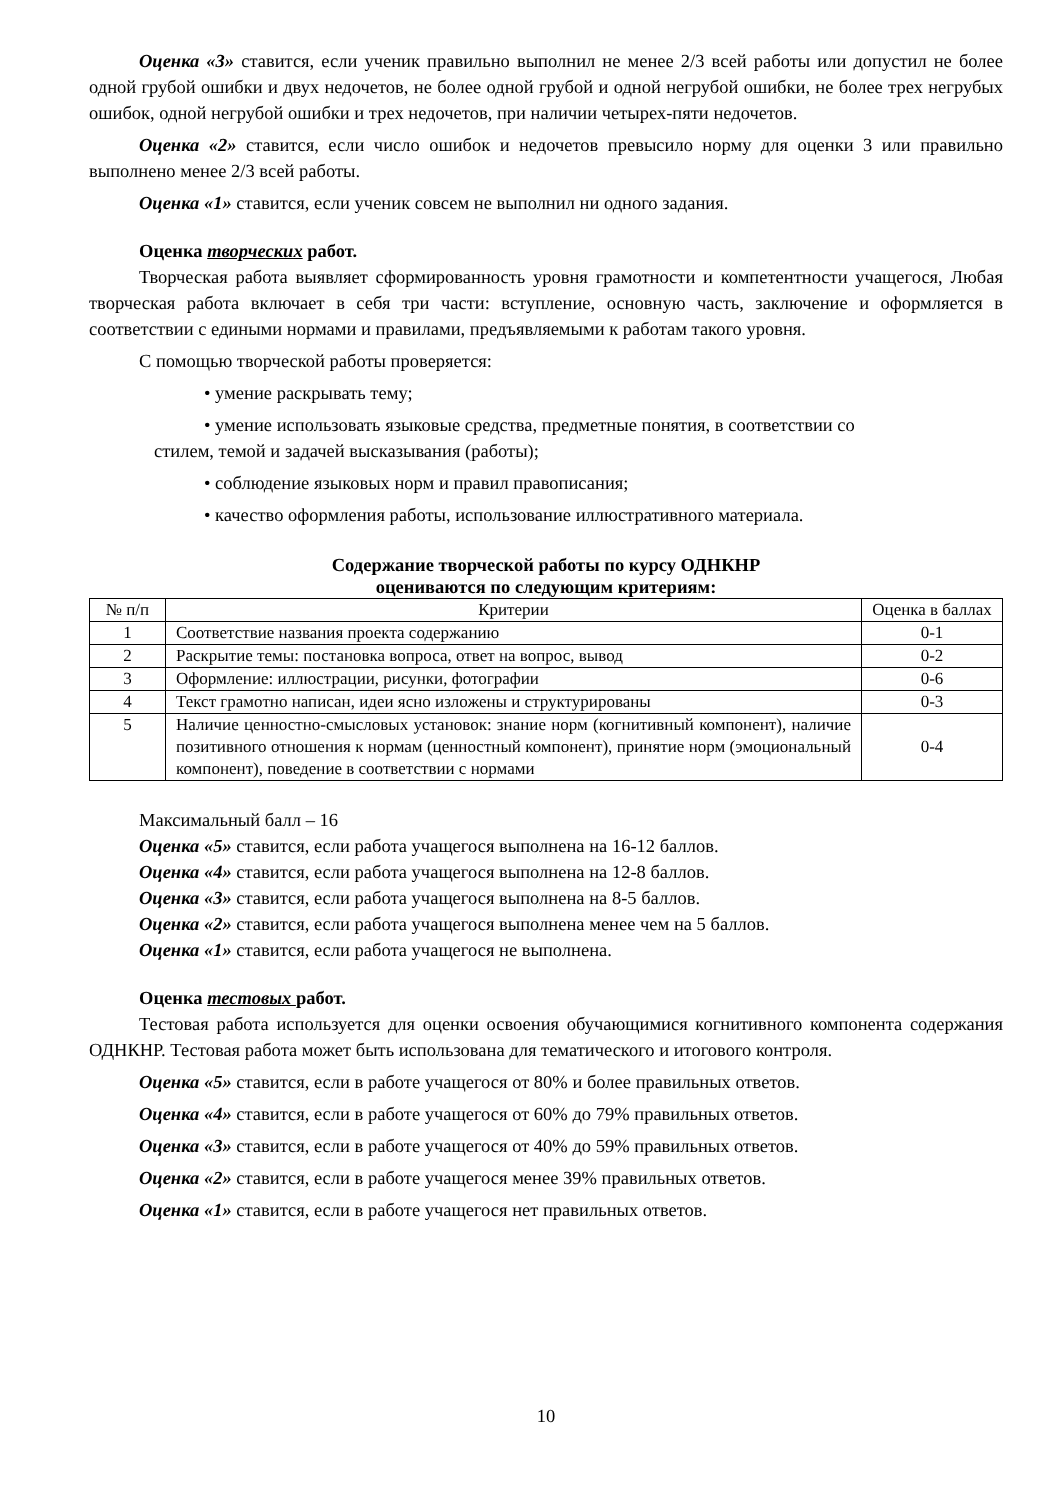Оценка «3» ставится, если ученик правильно выполнил не менее 2/3 всей работы или допустил не более одной грубой ошибки и двух недочетов, не более одной грубой и одной негрубой ошибки, не более трех негрубых ошибок, одной негрубой ошибки и трех недочетов, при наличии четырех-пяти недочетов.
Оценка «2» ставится, если число ошибок и недочетов превысило норму для оценки 3 или правильно выполнено менее 2/3 всей работы.
Оценка «1» ставится, если ученик совсем не выполнил ни одного задания.
Оценка творческих работ.
Творческая работа выявляет сформированность уровня грамотности и компетентности учащегося, Любая творческая работа включает в себя три части: вступление, основную часть, заключение и оформляется в соответствии с едиными нормами и правилами, предъявляемыми к работам такого уровня.
С помощью творческой работы проверяется:
• умение раскрывать тему;
• умение использовать языковые средства, предметные понятия, в соответствии со
стилем, темой и задачей высказывания (работы);
• соблюдение языковых норм и правил правописания;
• качество оформления работы, использование иллюстративного материала.
Содержание творческой работы по курсу ОДНКНР
оцениваются по следующим критериям:
| № п/п | Критерии | Оценка в баллах |
| --- | --- | --- |
| 1 | Соответствие названия проекта содержанию | 0-1 |
| 2 | Раскрытие темы: постановка вопроса, ответ на вопрос, вывод | 0-2 |
| 3 | Оформление: иллюстрации, рисунки, фотографии | 0-6 |
| 4 | Текст грамотно написан, идеи ясно изложены и структурированы | 0-3 |
| 5 | Наличие ценностно-смысловых установок: знание норм (когнитивный компонент), наличие позитивного отношения к нормам (ценностный компонент), принятие норм (эмоциональный компонент), поведение в соответствии с нормами | 0-4 |
Максимальный балл – 16
Оценка «5» ставится, если работа учащегося выполнена на 16-12 баллов.
Оценка «4» ставится, если работа учащегося выполнена на 12-8 баллов.
Оценка «3» ставится, если работа учащегося выполнена на 8-5 баллов.
Оценка «2» ставится, если работа учащегося выполнена менее чем на 5 баллов.
Оценка «1» ставится, если работа учащегося не выполнена.
Оценка тестовых работ.
Тестовая работа используется для оценки освоения обучающимися когнитивного компонента содержания ОДНКНР. Тестовая работа может быть использована для тематического и итогового контроля.
Оценка «5» ставится, если в работе учащегося от 80% и более правильных ответов.
Оценка «4» ставится, если в работе учащегося от 60% до 79% правильных ответов.
Оценка «3» ставится, если в работе учащегося от 40% до 59% правильных ответов.
Оценка «2» ставится, если в работе учащегося менее 39% правильных ответов.
Оценка «1» ставится, если в работе учащегося нет правильных ответов.
10